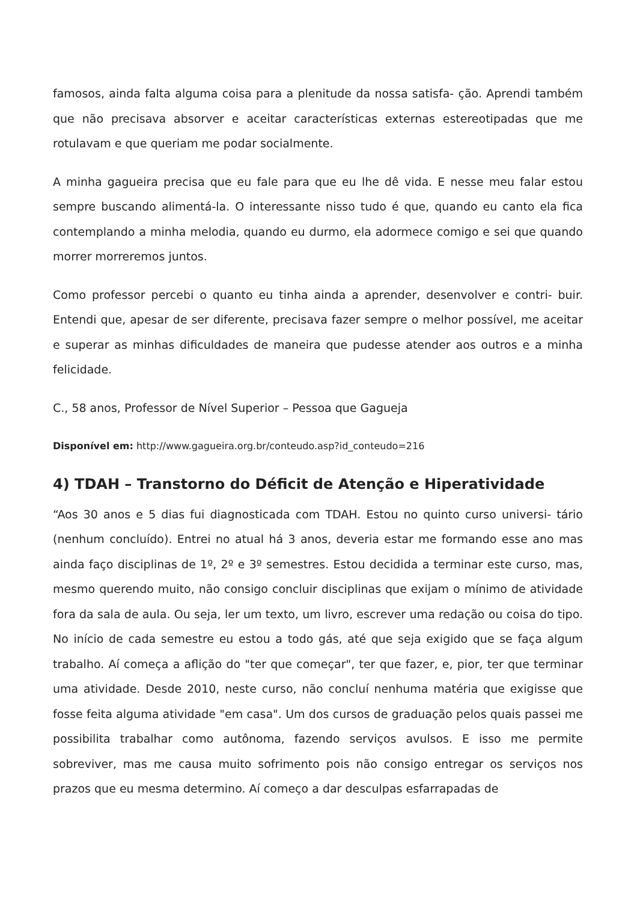famosos, ainda falta alguma coisa para a plenitude da nossa satisfa- ção. Aprendi também que não precisava absorver e aceitar características externas estereotipadas que me rotulavam e que queriam me podar socialmente.
A minha gagueira precisa que eu fale para que eu lhe dê vida. E nesse meu falar estou sempre buscando alimentá-la. O interessante nisso tudo é que, quando eu canto ela fica contemplando a minha melodia, quando eu durmo, ela adormece comigo e sei que quando morrer morreremos juntos.
Como professor percebi o quanto eu tinha ainda a aprender, desenvolver e contri- buir. Entendi que, apesar de ser diferente, precisava fazer sempre o melhor possível, me aceitar e superar as minhas dificuldades de maneira que pudesse atender aos outros e a minha felicidade.
C., 58 anos, Professor de Nível Superior – Pessoa que Gagueja
Disponível em: http://www.gagueira.org.br/conteudo.asp?id_conteudo=216
4) TDAH – Transtorno do Déficit de Atenção e Hiperatividade
“Aos 30 anos e 5 dias fui diagnosticada com TDAH. Estou no quinto curso universi- tário (nenhum concluído). Entrei no atual há 3 anos, deveria estar me formando esse ano mas ainda faço disciplinas de 1º, 2º e 3º semestres. Estou decidida a terminar este curso, mas, mesmo querendo muito, não consigo concluir disciplinas que exijam o mínimo de atividade fora da sala de aula. Ou seja, ler um texto, um livro, escrever uma redação ou coisa do tipo. No início de cada semestre eu estou a todo gás, até que seja exigido que se faça algum trabalho. Aí começa a aflição do "ter que começar", ter que fazer, e, pior, ter que terminar uma atividade. Desde 2010, neste curso, não concluí nenhuma matéria que exigisse que fosse feita alguma atividade "em casa". Um dos cursos de graduação pelos quais passei me possibilita trabalhar como autônoma, fazendo serviços avulsos. E isso me permite sobreviver, mas me causa muito sofrimento pois não consigo entregar os serviços nos prazos que eu mesma determino. Aí começo a dar desculpas esfarrapadas de